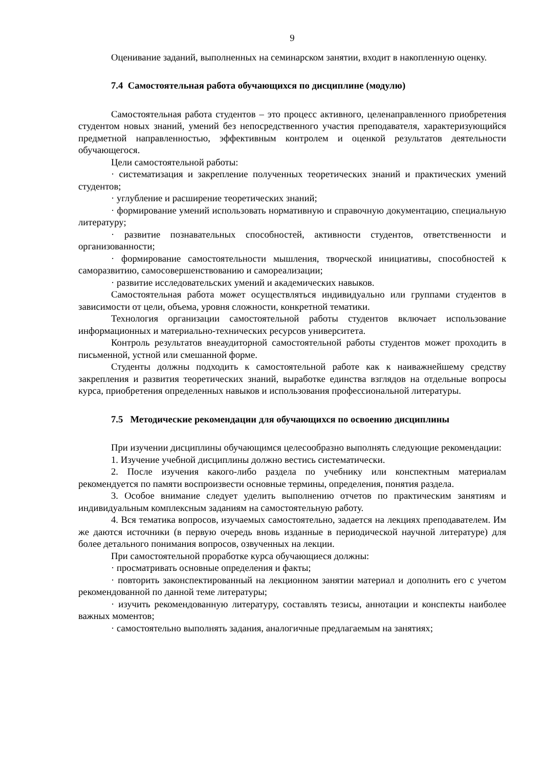9
Оценивание заданий, выполненных на семинарском занятии, входит в накопленную оценку.
7.4 Самостоятельная работа обучающихся по дисциплине (модулю)
Самостоятельная работа студентов – это процесс активного, целенаправленного приобретения студентом новых знаний, умений без непосредственного участия преподавателя, характеризующийся предметной направленностью, эффективным контролем и оценкой результатов деятельности обучающегося.
Цели самостоятельной работы:
· систематизация и закрепление полученных теоретических знаний и практических умений студентов;
· углубление и расширение теоретических знаний;
· формирование умений использовать нормативную и справочную документацию, специальную литературу;
· развитие познавательных способностей, активности студентов, ответственности и организованности;
· формирование самостоятельности мышления, творческой инициативы, способностей к саморазвитию, самосовершенствованию и самореализации;
· развитие исследовательских умений и академических навыков.
Самостоятельная работа может осуществляться индивидуально или группами студентов в зависимости от цели, объема, уровня сложности, конкретной тематики.
Технология организации самостоятельной работы студентов включает использование информационных и материально-технических ресурсов университета.
Контроль результатов внеаудиторной самостоятельной работы студентов может проходить в письменной, устной или смешанной форме.
Студенты должны подходить к самостоятельной работе как к наиважнейшему средству закрепления и развития теоретических знаний, выработке единства взглядов на отдельные вопросы курса, приобретения определенных навыков и использования профессиональной литературы.
7.5 Методические рекомендации для обучающихся по освоению дисциплины
При изучении дисциплины обучающимся целесообразно выполнять следующие рекомендации:
1. Изучение учебной дисциплины должно вестись систематически.
2. После изучения какого-либо раздела по учебнику или конспектным материалам рекомендуется по памяти воспроизвести основные термины, определения, понятия раздела.
3. Особое внимание следует уделить выполнению отчетов по практическим занятиям и индивидуальным комплексным заданиям на самостоятельную работу.
4. Вся тематика вопросов, изучаемых самостоятельно, задается на лекциях преподавателем. Им же даются источники (в первую очередь вновь изданные в периодической научной литературе) для более детального понимания вопросов, озвученных на лекции.
При самостоятельной проработке курса обучающиеся должны:
· просматривать основные определения и факты;
· повторить законспектированный на лекционном занятии материал и дополнить его с учетом рекомендованной по данной теме литературы;
· изучить рекомендованную литературу, составлять тезисы, аннотации и конспекты наиболее важных моментов;
· самостоятельно выполнять задания, аналогичные предлагаемым на занятиях;